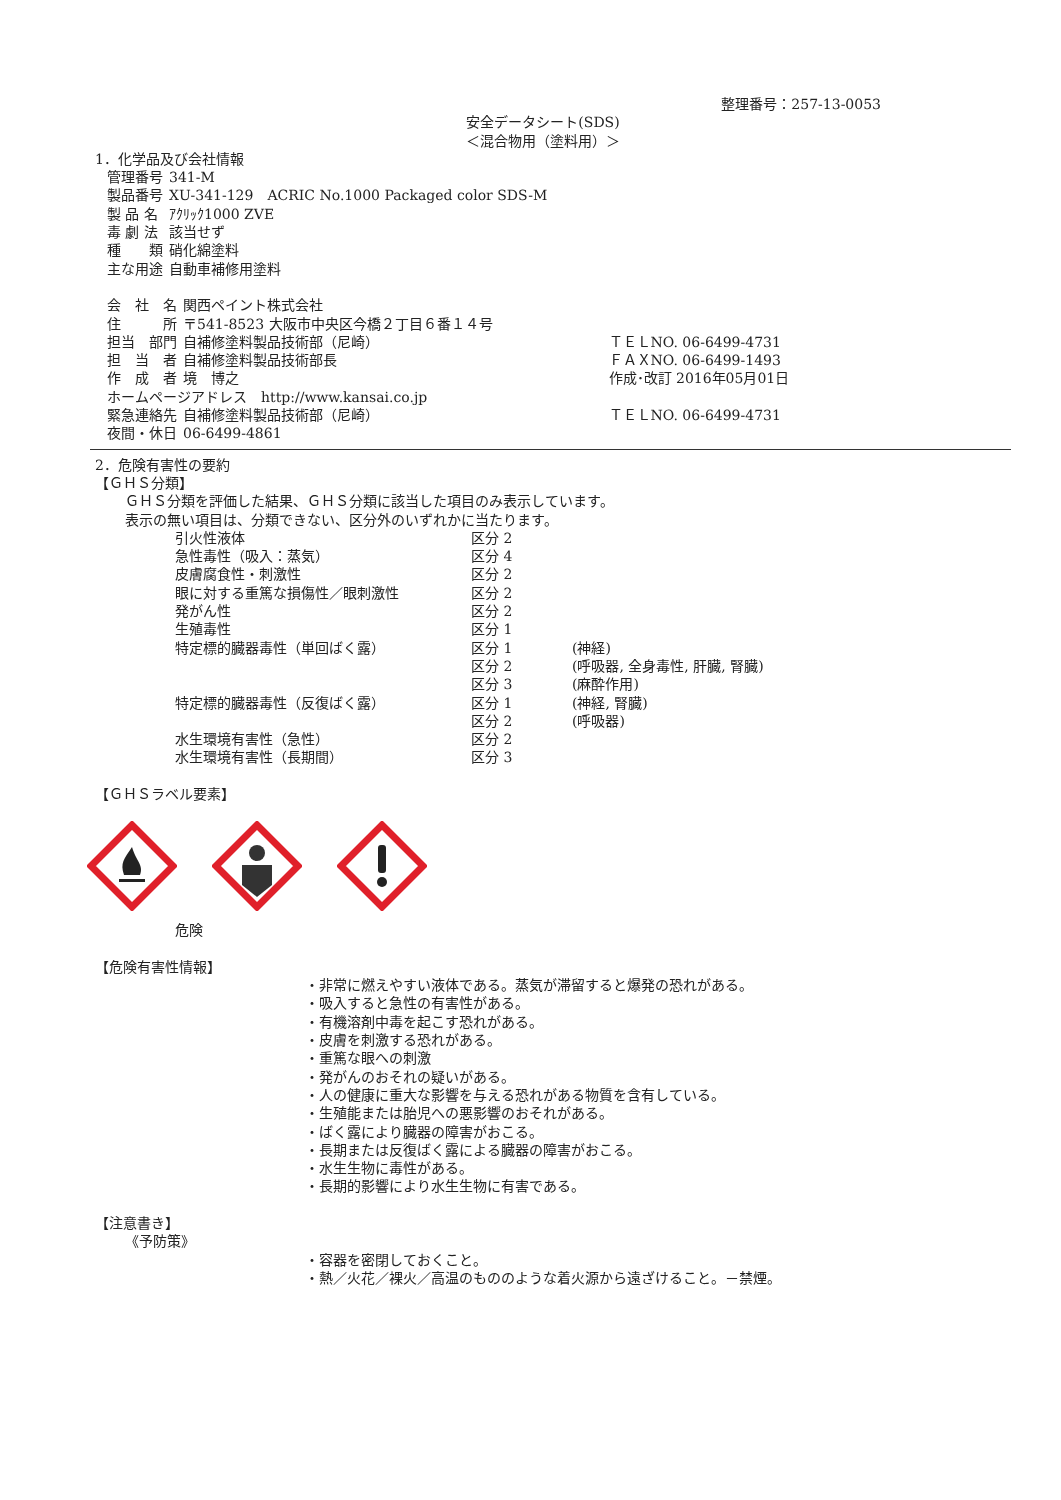整理番号：257-13-0053
安全データシート(SDS)
＜混合物用（塗料用）＞
1．化学品及び会社情報
| 管理番号 | 341-M |
| 製品番号 | XU-341-129 ACRIC No.1000 Packaged color SDS-M |
| 製 品 名 | ｱｸﾘｯｸ1000 ZVE |
| 毒 劇 法 | 該当せず |
| 種 類 | 硝化綿塗料 |
| 主な用途 | 自動車補修用塗料 |
| 会 社 名 | 関西ペイント株式会社 | |
| 住 所 | 〒541-8523 大阪市中央区今橋２丁目６番１４号 | |
| 担当 部門 | 自補修塗料製品技術部（尼崎） | ＴＥＬNO. 06-6499-4731 |
| 担 当 者 | 自補修塗料製品技術部長 | ＦＡＸNO. 06-6499-1493 |
| 作 成 者 | 境 博之 | 作成･改訂 2016年05月01日 |
| ホームページアドレス http://www.kansai.co.jp | | |
| 緊急連絡先 | 自補修塗料製品技術部（尼崎） | ＴＥＬNO. 06-6499-4731 |
| 夜間・休日 | 06-6499-4861 | |
2．危険有害性の要約
【ＧＨＳ分類】
ＧＨＳ分類を評価した結果、ＧＨＳ分類に該当した項目のみ表示しています。
表示の無い項目は、分類できない、区分外のいずれかに当たります。
| 引火性液体 | 区分 2 | |
| 急性毒性（吸入：蒸気） | 区分 4 | |
| 皮膚腐食性・刺激性 | 区分 2 | |
| 眼に対する重篤な損傷性／眼刺激性 | 区分 2 | |
| 発がん性 | 区分 2 | |
| 生殖毒性 | 区分 1 | |
| 特定標的臓器毒性（単回ばく露） | 区分 1 | (神経) |
| | 区分 2 | (呼吸器, 全身毒性, 肝臓, 腎臓) |
| | 区分 3 | (麻酔作用) |
| 特定標的臓器毒性（反復ばく露） | 区分 1 | (神経, 腎臓) |
| | 区分 2 | (呼吸器) |
| 水生環境有害性（急性） | 区分 2 | |
| 水生環境有害性（長期間） | 区分 3 | |
【ＧＨＳラベル要素】
危険
【危険有害性情報】
・非常に燃えやすい液体である。蒸気が滞留すると爆発の恐れがある。
・吸入すると急性の有害性がある。
・有機溶剤中毒を起こす恐れがある。
・皮膚を刺激する恐れがある。
・重篤な眼への刺激
・発がんのおそれの疑いがある。
・人の健康に重大な影響を与える恐れがある物質を含有している。
・生殖能または胎児への悪影響のおそれがある。
・ばく露により臓器の障害がおこる。
・長期または反復ばく露による臓器の障害がおこる。
・水生生物に毒性がある。
・長期的影響により水生生物に有害である。
【注意書き】
《予防策》
・容器を密閉しておくこと。
・熱／火花／裸火／高温のもののような着火源から遠ざけること。－禁煙。